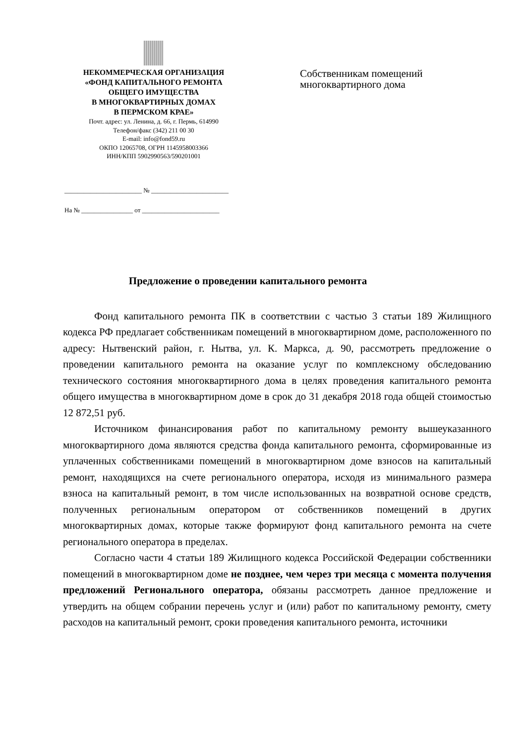НЕКОММЕРЧЕСКАЯ ОРГАНИЗАЦИЯ
«ФОНД КАПИТАЛЬНОГО РЕМОНТА
ОБЩЕГО ИМУЩЕСТВА
В МНОГОКВАРТИРНЫХ ДОМАХ
В ПЕРМСКОМ КРАЕ»
Почт. адрес: ул. Ленина, д. 66, г. Пермь, 614990
Телефон/факс (342) 211 00 30
E-mail: info@fond59.ru
ОКПО 12065708, ОГРН 1145958003366
ИНН/КПП 5902990563/590201001
________________________ № ________________________
На № ________________ от ________________________
Собственникам помещений
многоквартирного дома
Предложение о проведении капитального ремонта
Фонд капитального ремонта ПК в соответствии с частью 3 статьи 189 Жилищного кодекса РФ предлагает собственникам помещений в многоквартирном доме, расположенного по адресу: Нытвенский район, г. Нытва, ул. К. Маркса, д. 90, рассмотреть предложение о проведении капитального ремонта на оказание услуг по комплексному обследованию технического состояния многоквартирного дома в целях проведения капитального ремонта общего имущества в многоквартирном доме в срок до 31 декабря 2018 года общей стоимостью 12 872,51 руб.
Источником финансирования работ по капитальному ремонту вышеуказанного многоквартирного дома являются средства фонда капитального ремонта, сформированные из уплаченных собственниками помещений в многоквартирном доме взносов на капитальный ремонт, находящихся на счете регионального оператора, исходя из минимального размера взноса на капитальный ремонт, в том числе использованных на возвратной основе средств, полученных региональным оператором от собственников помещений в других многоквартирных домах, которые также формируют фонд капитального ремонта на счете регионального оператора в пределах.
Согласно части 4 статьи 189 Жилищного кодекса Российской Федерации собственники помещений в многоквартирном доме не позднее, чем через три месяца с момента получения предложений Регионального оператора, обязаны рассмотреть данное предложение и утвердить на общем собрании перечень услуг и (или) работ по капитальному ремонту, смету расходов на капитальный ремонт, сроки проведения капитального ремонта, источники